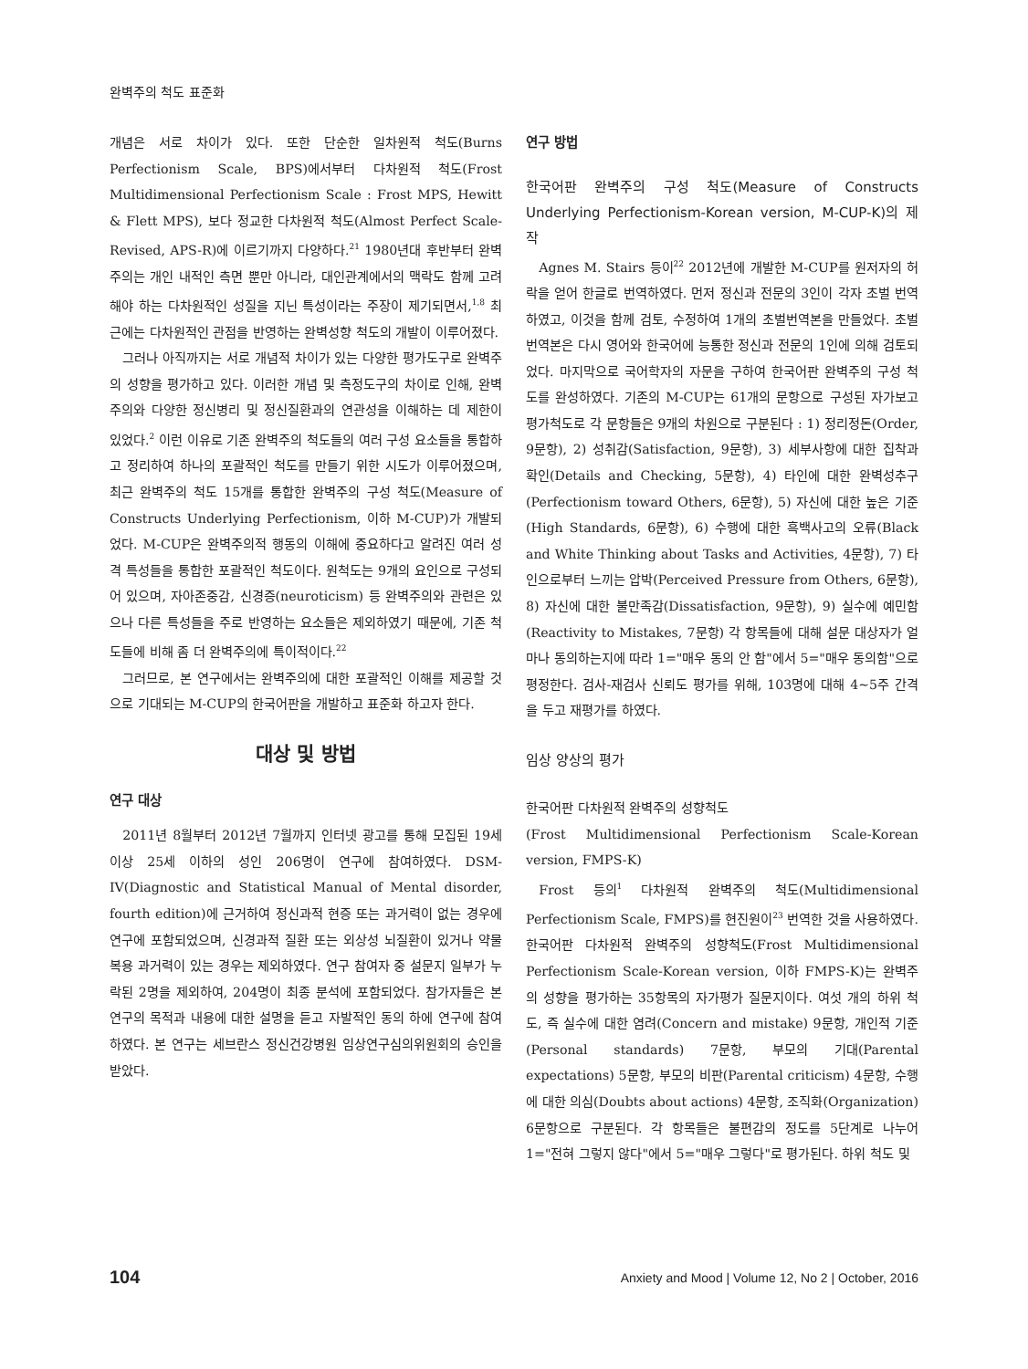완벽주의 척도 표준화
개념은 서로 차이가 있다. 또한 단순한 일차원적 척도(Burns Perfectionism Scale, BPS)에서부터 다차원적 척도(Frost Multidimensional Perfectionism Scale : Frost MPS, Hewitt & Flett MPS), 보다 정교한 다차원적 척도(Almost Perfect Scale-Revised, APS-R)에 이르기까지 다양하다.<sup>21</sup> 1980년대 후반부터 완벽주의는 개인 내적인 측면 뿐만 아니라, 대인관계에서의 맥락도 함께 고려해야 하는 다차원적인 성질을 지닌 특성이라는 주장이 제기되면서,<sup>1,8</sup> 최근에는 다차원적인 관점을 반영하는 완벽성향 척도의 개발이 이루어졌다.
그러나 아직까지는 서로 개념적 차이가 있는 다양한 평가도구로 완벽주의 성향을 평가하고 있다. 이러한 개념 및 측정도구의 차이로 인해, 완벽주의와 다양한 정신병리 및 정신질환과의 연관성을 이해하는 데 제한이 있었다.<sup>2</sup> 이런 이유로 기존 완벽주의 척도들의 여러 구성 요소들을 통합하고 정리하여 하나의 포괄적인 척도를 만들기 위한 시도가 이루어졌으며, 최근 완벽주의 척도 15개를 통합한 완벽주의 구성 척도(Measure of Constructs Underlying Perfectionism, 이하 M-CUP)가 개발되었다. M-CUP은 완벽주의적 행동의 이해에 중요하다고 알려진 여러 성격 특성들을 통합한 포괄적인 척도이다. 원척도는 9개의 요인으로 구성되어 있으며, 자아존중감, 신경증(neuroticism) 등 완벽주의와 관련은 있으나 다른 특성들을 주로 반영하는 요소들은 제외하였기 때문에, 기존 척도들에 비해 좀 더 완벽주의에 특이적이다.<sup>22</sup>
그러므로, 본 연구에서는 완벽주의에 대한 포괄적인 이해를 제공할 것으로 기대되는 M-CUP의 한국어판을 개발하고 표준화 하고자 한다.
대상 및 방법
연구 대상
2011년 8월부터 2012년 7월까지 인터넷 광고를 통해 모집된 19세 이상 25세 이하의 성인 206명이 연구에 참여하였다. DSM-IV(Diagnostic and Statistical Manual of Mental disorder, fourth edition)에 근거하여 정신과적 현증 또는 과거력이 없는 경우에 연구에 포함되었으며, 신경과적 질환 또는 외상성 뇌질환이 있거나 약물 복용 과거력이 있는 경우는 제외하였다. 연구 참여자 중 설문지 일부가 누락된 2명을 제외하여, 204명이 최종 분석에 포함되었다. 참가자들은 본 연구의 목적과 내용에 대한 설명을 듣고 자발적인 동의 하에 연구에 참여하였다. 본 연구는 세브란스 정신건강병원 임상연구심의위원회의 승인을 받았다.
연구 방법
한국어판 완벽주의 구성 척도(Measure of Constructs Underlying Perfectionism-Korean version, M-CUP-K)의 제작
Agnes M. Stairs 등이<sup>22</sup> 2012년에 개발한 M-CUP를 원저자의 허락을 얻어 한글로 번역하였다. 먼저 정신과 전문의 3인이 각자 초벌 번역하였고, 이것을 함께 검토, 수정하여 1개의 초벌번역본을 만들었다. 초벌 번역본은 다시 영어와 한국어에 능통한 정신과 전문의 1인에 의해 검토되었다. 마지막으로 국어학자의 자문을 구하여 한국어판 완벽주의 구성 척도를 완성하였다. 기존의 M-CUP는 61개의 문항으로 구성된 자가보고 평가척도로 각 문항들은 9개의 차원으로 구분된다 : 1) 정리정돈(Order, 9문항), 2) 성취감(Satisfaction, 9문항), 3) 세부사항에 대한 집착과 확인(Details and Checking, 5문항), 4) 타인에 대한 완벽성추구(Perfectionism toward Others, 6문항), 5) 자신에 대한 높은 기준(High Standards, 6문항), 6) 수행에 대한 흑백사고의 오류(Black and White Thinking about Tasks and Activities, 4문항), 7) 타인으로부터 느끼는 압박(Perceived Pressure from Others, 6문항), 8) 자신에 대한 불만족감(Dissatisfaction, 9문항), 9) 실수에 예민함(Reactivity to Mistakes, 7문항) 각 항목들에 대해 설문 대상자가 얼마나 동의하는지에 따라 1="매우 동의 안 함"에서 5="매우 동의함"으로 평정한다. 검사-재검사 신뢰도 평가를 위해, 103명에 대해 4~5주 간격을 두고 재평가를 하였다.
임상 양상의 평가
한국어판 다차원적 완벽주의 성향척도
(Frost Multidimensional Perfectionism Scale-Korean version, FMPS-K)
Frost 등의<sup>1</sup> 다차원적 완벽주의 척도(Multidimensional Perfectionism Scale, FMPS)를 현진원이<sup>23</sup> 번역한 것을 사용하였다. 한국어판 다차원적 완벽주의 성향척도(Frost Multidimensional Perfectionism Scale-Korean version, 이하 FMPS-K)는 완벽주의 성향을 평가하는 35항목의 자가평가 질문지이다. 여섯 개의 하위 척도, 즉 실수에 대한 염려(Concern and mistake) 9문항, 개인적 기준(Personal standards) 7문항, 부모의 기대(Parental expectations) 5문항, 부모의 비판(Parental criticism) 4문항, 수행에 대한 의심(Doubts about actions) 4문항, 조직화(Organization) 6문항으로 구분된다. 각 항목들은 불편감의 정도를 5단계로 나누어 1="전혀 그렇지 않다"에서 5="매우 그렇다"로 평가된다. 하위 척도 및
104 Anxiety and Mood | Volume 12, No 2 | October, 2016